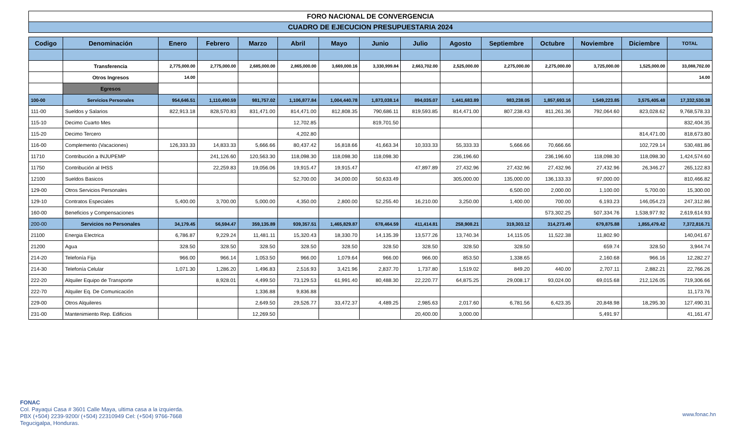FORO NACIONAL DE CONVERGENCIA
CUADRO DE EJECUCION PRESUPUESTARIA 2024
| Codigo | Denominación | Enero | Febrero | Marzo | Abril | Mayo | Junio | Julio | Agosto | Septiembre | Octubre | Noviembre | Diciembre | TOTAL |
| --- | --- | --- | --- | --- | --- | --- | --- | --- | --- | --- | --- | --- | --- | --- |
| | Transferencia | 2,775,000.00 | 2,775,000.00 | 2,685,000.00 | 2,865,000.00 | 3,669,000.16 | 3,330,999.84 | 2,663,702.00 | 2,525,000.00 | 2,275,000.00 | 2,275,000.00 | 3,725,000.00 | 1,525,000.00 | 33,088,702.00 |
| | Otros Ingresos | 14.00 | | | | | | | | | | | | 14.00 |
| | Egresos | | | | | | | | | | | | | |
| 100-00 | Servicios Personales | 954,646.51 | 1,110,490.59 | 981,757.02 | 1,106,877.84 | 1,004,440.78 | 1,873,038.14 | 894,035.07 | 1,441,683.89 | 983,238.05 | 1,857,693.16 | 1,549,223.85 | 3,575,405.48 | 17,332,530.38 |
| 111-00 | Sueldos y Salarios | 822,913.18 | 828,570.83 | 831,471.00 | 814,471.00 | 812,808.35 | 790,686.11 | 819,593.85 | 814,471.00 | 807,238.43 | 811,261.36 | 792,064.60 | 823,028.62 | 9,768,578.33 |
| 115-10 | Decimo Cuarto Mes | | | | 12,702.85 | | 819,701.50 | | | | | | | 832,404.35 |
| 115-20 | Decimo Tercero | | | | 4,202.80 | | | | | | | | 814,471.00 | 818,673.80 |
| 116-00 | Complemento (Vacaciones) | 126,333.33 | 14,833.33 | 5,666.66 | 80,437.42 | 16,818.66 | 41,663.34 | 10,333.33 | 55,333.33 | 5,666.66 | 70,666.66 | | 102,729.14 | 530,481.86 |
| 11710 | Contribución a INJUPEMP | | 241,126.60 | 120,563.30 | 118,098.30 | 118,098.30 | 118,098.30 | | 236,196.60 | | 236,196.60 | 118,098.30 | 118,098.30 | 1,424,574.60 |
| 11750 | Contribución al IHSS | | 22,259.83 | 19,056.06 | 19,915.47 | 19,915.47 | | 47,897.89 | 27,432.96 | 27,432.96 | 27,432.96 | 27,432.96 | 26,346.27 | 265,122.83 |
| 12100 | Sueldos Basicos | | | | 52,700.00 | 34,000.00 | 50,633.49 | | 305,000.00 | 135,000.00 | 136,133.33 | 97,000.00 | | 810,466.82 |
| 129-00 | Otros Servicios Personales | | | | | | | | | 6,500.00 | 2,000.00 | 1,100.00 | 5,700.00 | 15,300.00 |
| 129-10 | Contratos Especiales | 5,400.00 | 3,700.00 | 5,000.00 | 4,350.00 | 2,800.00 | 52,255.40 | 16,210.00 | 3,250.00 | 1,400.00 | 700.00 | 6,193.23 | 146,054.23 | 247,312.86 |
| 160-00 | Beneficios y Compensaciones | | | | | | | | | | 573,302.25 | 507,334.76 | 1,538,977.92 | 2,619,614.93 |
| 200-00 | Servicios no Personales | 34,179.45 | 56,594.47 | 359,135.89 | 939,357.51 | 1,465,829.87 | 678,464.59 | 411,414.81 | 258,908.21 | 319,303.12 | 314,273.49 | 679,875.88 | 1,855,479.42 | 7,372,816.71 |
| 21100 | Energia Electrica | 6,786.87 | 9,229.24 | 11,481.11 | 15,320.43 | 18,330.70 | 14,135.39 | 13,577.26 | 13,740.34 | 14,115.05 | 11,522.38 | 11,802.90 | | 140,041.67 |
| 21200 | Agua | 328.50 | 328.50 | 328.50 | 328.50 | 328.50 | 328.50 | 328.50 | 328.50 | 328.50 | | 659.74 | 328.50 | 3,944.74 |
| 214-20 | Telefonía Fija | 966.00 | 966.14 | 1,053.50 | 966.00 | 1,079.64 | 966.00 | 966.00 | 853.50 | 1,338.65 | | 2,160.68 | 966.16 | 12,282.27 |
| 214-30 | Telefonía Celular | 1,071.30 | 1,286.20 | 1,496.83 | 2,516.93 | 3,421.96 | 2,837.70 | 1,737.80 | 1,519.02 | 849.20 | 440.00 | 2,707.11 | 2,882.21 | 22,766.26 |
| 222-20 | Alquiler Equipo de Transporte | | 8,928.01 | 4,499.50 | 73,129.53 | 61,991.40 | 80,488.30 | 22,220.77 | 64,875.25 | 29,008.17 | 93,024.00 | 69,015.68 | 212,126.05 | 719,306.66 |
| 222-70 | Alquiler Eq. De Comunicación | | | 1,336.88 | 9,836.88 | | | | | | | | | 11,173.76 |
| 229-00 | Otros Alquileres | | | 2,649.50 | 29,526.77 | 33,472.37 | 4,489.25 | 2,985.63 | 2,017.60 | 6,781.56 | 6,423.35 | 20,848.98 | 18,295.30 | 127,490.31 |
| 231-00 | Mantenimiento Rep. Edificios | | | 12,269.50 | | | | 20,400.00 | 3,000.00 | | | 5,491.97 | | 41,161.47 |
FONAC
Col. Payaqui Casa # 3601 Calle Maya, ultima casa a la izquierda.
PBX (+504) 2239-9200/ (+504) 22310949 Cel: (+504) 9766-7668
Tegucigalpa, Honduras.
www.fonac.hn